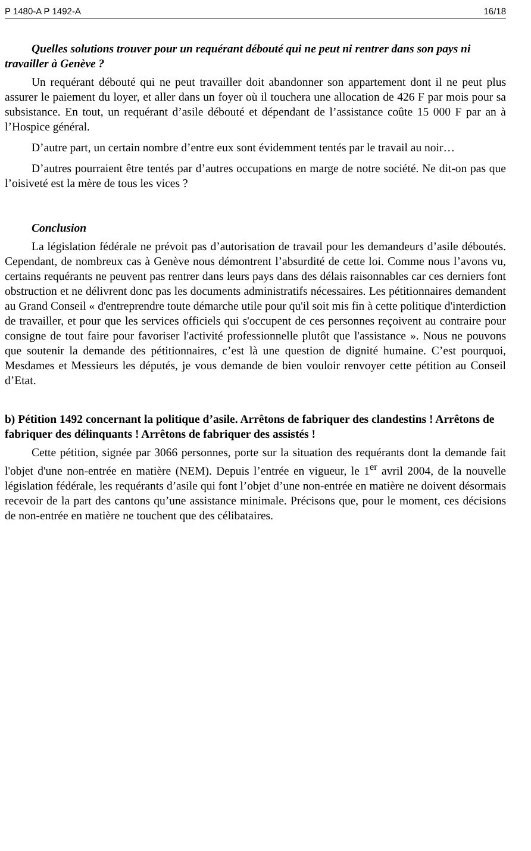P 1480-A P 1492-A 16/18
Quelles solutions trouver pour un requérant débouté qui ne peut ni rentrer dans son pays ni travailler à Genève ?
Un requérant débouté qui ne peut travailler doit abandonner son appartement dont il ne peut plus assurer le paiement du loyer, et aller dans un foyer où il touchera une allocation de 426 F par mois pour sa subsistance. En tout, un requérant d’asile débouté et dépendant de l’assistance coûte 15 000 F par an à l’Hospice général.
D’autre part, un certain nombre d’entre eux sont évidemment tentés par le travail au noir…
D’autres pourraient être tentés par d’autres occupations en marge de notre société. Ne dit-on pas que l’oisiveté est la mère de tous les vices ?
Conclusion
La législation fédérale ne prévoit pas d’autorisation de travail pour les demandeurs d’asile déboutés. Cependant, de nombreux cas à Genève nous démontrent l’absurdité de cette loi. Comme nous l’avons vu, certains requérants ne peuvent pas rentrer dans leurs pays dans des délais raisonnables car ces derniers font obstruction et ne délivrent donc pas les documents administratifs nécessaires. Les pétitionnaires demandent au Grand Conseil « d'entreprendre toute démarche utile pour qu'il soit mis fin à cette politique d'interdiction de travailler, et pour que les services officiels qui s'occupent de ces personnes reçoivent au contraire pour consigne de tout faire pour favoriser l'activité professionnelle plutôt que l'assistance ». Nous ne pouvons que soutenir la demande des pétitionnaires, c’est là une question de dignité humaine. C’est pourquoi, Mesdames et Messieurs les députés, je vous demande de bien vouloir renvoyer cette pétition au Conseil d’Etat.
b) Pétition 1492 concernant la politique d’asile. Arrêtons de fabriquer des clandestins ! Arrêtons de fabriquer des délinquants ! Arrêtons de fabriquer des assistés !
Cette pétition, signée par 3066 personnes, porte sur la situation des requérants dont la demande fait l'objet d'une non-entrée en matière (NEM). Depuis l’entrée en vigueur, le 1<sup>er</sup> avril 2004, de la nouvelle législation fédérale, les requérants d’asile qui font l’objet d’une non-entrée en matière ne doivent désormais recevoir de la part des cantons qu’une assistance minimale. Précisons que, pour le moment, ces décisions de non-entrée en matière ne touchent que des célibataires.